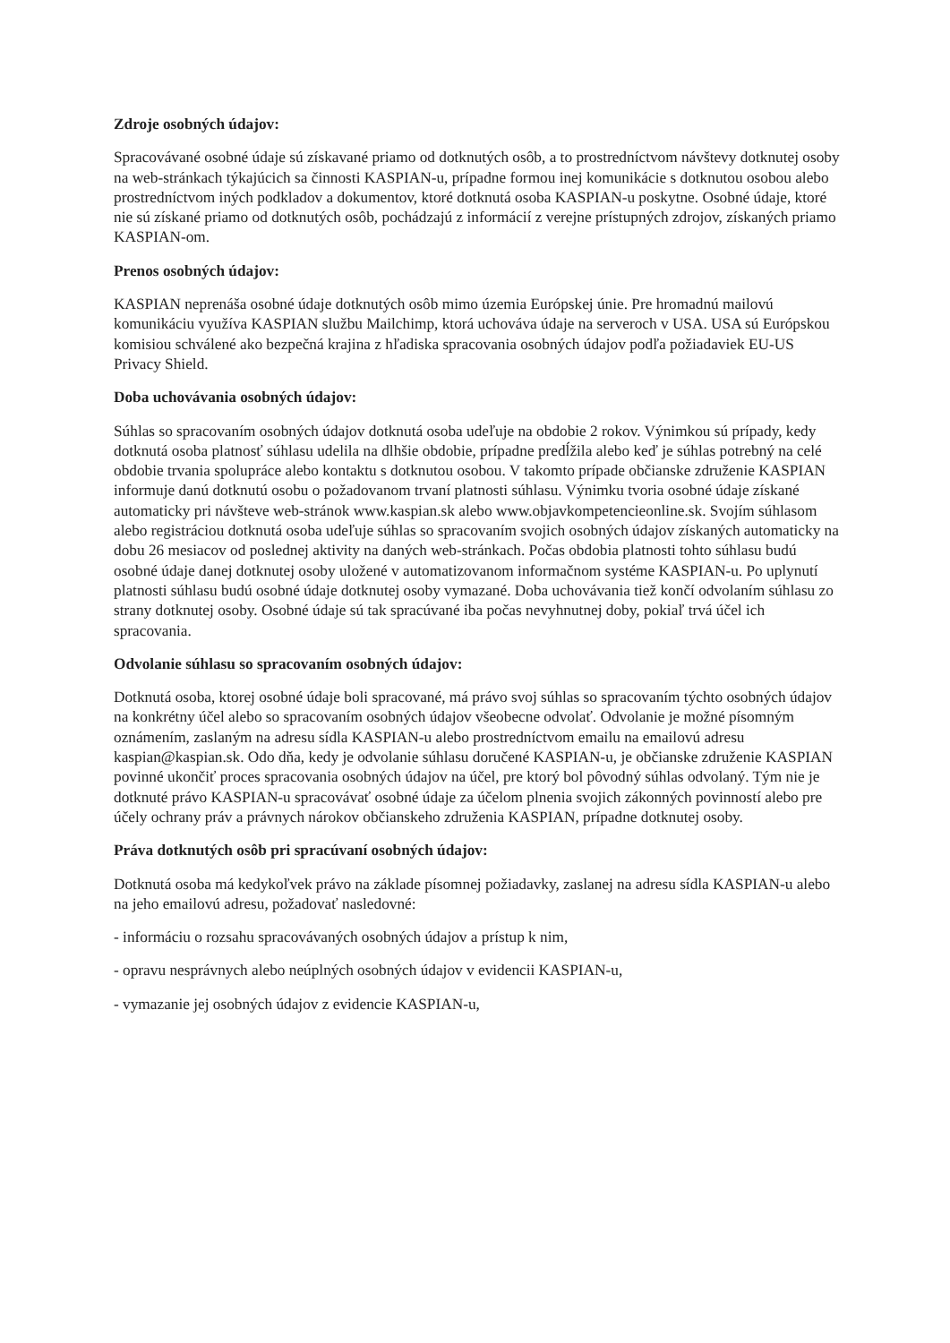Zdroje osobných údajov:
Spracovávané osobné údaje sú získavané priamo od dotknutých osôb, a to prostredníctvom návštevy dotknutej osoby na web-stránkach týkajúcich sa činnosti KASPIAN-u, prípadne formou inej komunikácie s dotknutou osobou alebo prostredníctvom iných podkladov a dokumentov, ktoré dotknutá osoba KASPIAN-u poskytne. Osobné údaje, ktoré nie sú získané priamo od dotknutých osôb, pochádzajú z informácií z verejne prístupných zdrojov, získaných priamo KASPIAN-om.
Prenos osobných údajov:
KASPIAN neprenáša osobné údaje dotknutých osôb mimo územia Európskej únie. Pre hromadnú mailovú komunikáciu využíva KASPIAN službu Mailchimp, ktorá uchováva údaje na serveroch v USA. USA sú Európskou komisiou schválené ako bezpečná krajina z hľadiska spracovania osobných údajov podľa požiadaviek EU-US Privacy Shield.
Doba uchovávania osobných údajov:
Súhlas so spracovaním osobných údajov dotknutá osoba udeľuje na obdobie 2 rokov. Výnimkou sú prípady, kedy dotknutá osoba platnosť súhlasu udelila na dlhšie obdobie, prípadne predĺžila alebo keď je súhlas potrebný na celé obdobie trvania spolupráce alebo kontaktu s dotknutou osobou. V takomto prípade občianske združenie KASPIAN informuje danú dotknutú osobu o požadovanom trvaní platnosti súhlasu. Výnimku tvoria osobné údaje získané automaticky pri návšteve web-stránok www.kaspian.sk alebo www.objavkompetencieonline.sk. Svojím súhlasom alebo registráciou dotknutá osoba udeľuje súhlas so spracovaním svojich osobných údajov získaných automaticky na dobu 26 mesiacov od poslednej aktivity na daných web-stránkach. Počas obdobia platnosti tohto súhlasu budú osobné údaje danej dotknutej osoby uložené v automatizovanom informačnom systéme KASPIAN-u. Po uplynutí platnosti súhlasu budú osobné údaje dotknutej osoby vymazané. Doba uchovávania tiež končí odvolaním súhlasu zo strany dotknutej osoby. Osobné údaje sú tak spracúvané iba počas nevyhnutnej doby, pokiaľ trvá účel ich spracovania.
Odvolanie súhlasu so spracovaním osobných údajov:
Dotknutá osoba, ktorej osobné údaje boli spracované, má právo svoj súhlas so spracovaním týchto osobných údajov na konkrétny účel alebo so spracovaním osobných údajov všeobecne odvolať. Odvolanie je možné písomným oznámením, zaslaným na adresu sídla KASPIAN-u alebo prostredníctvom emailu na emailovú adresu kaspian@kaspian.sk. Odo dňa, kedy je odvolanie súhlasu doručené KASPIAN-u, je občianske združenie KASPIAN povinné ukončiť proces spracovania osobných údajov na účel, pre ktorý bol pôvodný súhlas odvolaný. Tým nie je dotknuté právo KASPIAN-u spracovávať osobné údaje za účelom plnenia svojich zákonných povinností alebo pre účely ochrany práv a právnych nárokov občianskeho združenia KASPIAN, prípadne dotknutej osoby.
Práva dotknutých osôb pri spracúvaní osobných údajov:
Dotknutá osoba má kedykoľvek právo na základe písomnej požiadavky, zaslanej na adresu sídla KASPIAN-u alebo na jeho emailovú adresu, požadovať nasledovné:
- informáciu o rozsahu spracovávaných osobných údajov a prístup k nim,
- opravu nesprávnych alebo neúplných osobných údajov v evidencii KASPIAN-u,
- vymazanie jej osobných údajov z evidencie KASPIAN-u,